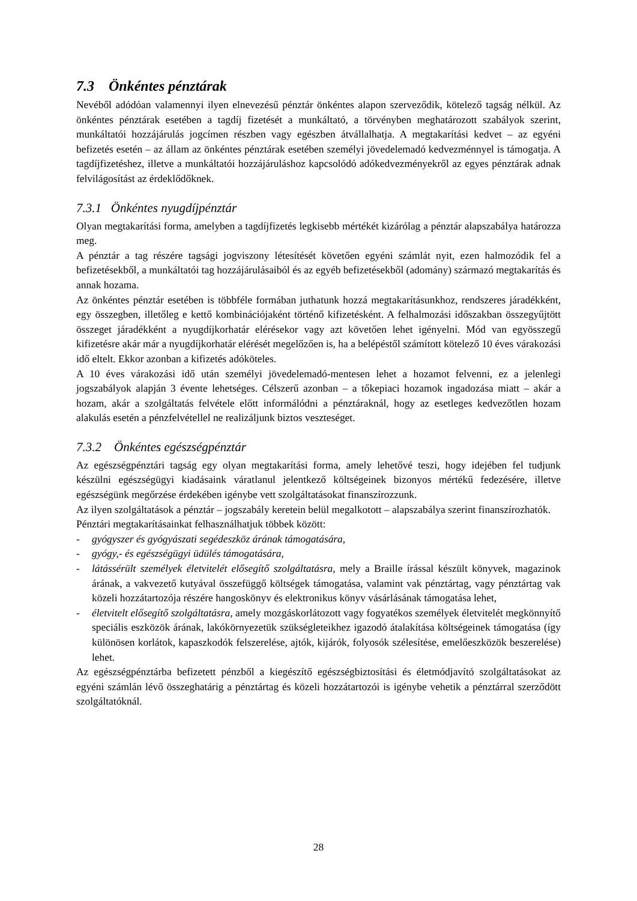7.3 Önkéntes pénztárak
Nevéből adódóan valamennyi ilyen elnevezésű pénztár önkéntes alapon szerveződik, kötelező tagság nélkül. Az önkéntes pénztárak esetében a tagdíj fizetését a munkáltató, a törvényben meghatározott szabályok szerint, munkáltatói hozzájárulás jogcímen részben vagy egészben átvállalhatja. A megtakarítási kedvet – az egyéni befizetés esetén – az állam az önkéntes pénztárak esetében személyi jövedelemadó kedvezménnyel is támogatja. A tagdíjfizetéshez, illetve a munkáltatói hozzájáruláshoz kapcsolódó adókedvezményekről az egyes pénztárak adnak felvilágosítást az érdeklődőknek.
7.3.1 Önkéntes nyugdíjpénztár
Olyan megtakarítási forma, amelyben a tagdíjfizetés legkisebb mértékét kizárólag a pénztár alapszabálya határozza meg.
A pénztár a tag részére tagsági jogviszony létesítését követően egyéni számlát nyit, ezen halmozódik fel a befizetésekből, a munkáltatói tag hozzájárulásaiból és az egyéb befizetésekből (adomány) származó megtakarítás és annak hozama.
Az önkéntes pénztár esetében is többféle formában juthatunk hozzá megtakarításunkhoz, rendszeres járadékként, egy összegben, illetőleg e kettő kombinációjaként történő kifizetésként. A felhalmozási időszakban összegyűjtött összeget járadékként a nyugdíjkorhatár elérésekor vagy azt követően lehet igényelni. Mód van egyösszegű kifizetésre akár már a nyugdíjkorhatár elérését megelőzően is, ha a belépéstől számított kötelező 10 éves várakozási idő eltelt. Ekkor azonban a kifizetés adóköteles.
A 10 éves várakozási idő után személyi jövedelemadó-mentesen lehet a hozamot felvenni, ez a jelenlegi jogszabályok alapján 3 évente lehetséges. Célszerű azonban – a tőkepiaci hozamok ingadozása miatt – akár a hozam, akár a szolgáltatás felvétele előtt informálódni a pénztáraknál, hogy az esetleges kedvezőtlen hozam alakulás esetén a pénzfelvétellel ne realizáljunk biztos veszteséget.
7.3.2 Önkéntes egészségpénztár
Az egészségpénztári tagság egy olyan megtakarítási forma, amely lehetővé teszi, hogy idejében fel tudjunk készülni egészségügyi kiadásaink váratlanul jelentkező költségeinek bizonyos mértékű fedezésére, illetve egészségünk megőrzése érdekében igénybe vett szolgáltatásokat finanszírozzunk.
Az ilyen szolgáltatások a pénztár – jogszabály keretein belül megalkotott – alapszabálya szerint finanszírozhatók.
Pénztári megtakarításainkat felhasználhatjuk többek között:
- gyógyszer és gyógyászati segédeszköz árának támogatására,
- gyógy,- és egészségügyi üdülés támogatására,
- látássérült személyek életvitelét elősegítő szolgáltatásra, mely a Braille írással készült könyvek, magazinok árának, a vakvezető kutyával összefüggő költségek támogatása, valamint vak pénztártag, vagy pénztártag vak közeli hozzátartozója részére hangoskönyv és elektronikus könyv vásárlásának támogatása lehet,
- életvitelt elősegítő szolgáltatásra, amely mozgáskorlátozott vagy fogyatékos személyek életvitelét megkönnyítő speciális eszközök árának, lakókörnyezetük szükségleteikhez igazodó átalakítása költségeinek támogatása (így különösen korlátok, kapaszkodók felszerelése, ajtók, kijárók, folyosók szélesítése, emelőeszközök beszerelése) lehet.
Az egészségpénztárba befizetett pénzből a kiegészítő egészségbiztosítási és életmódjavító szolgáltatásokat az egyéni számlán lévő összeghatárig a pénztártag és közeli hozzátartozói is igénybe vehetik a pénztárral szerződött szolgáltatóknál.
28